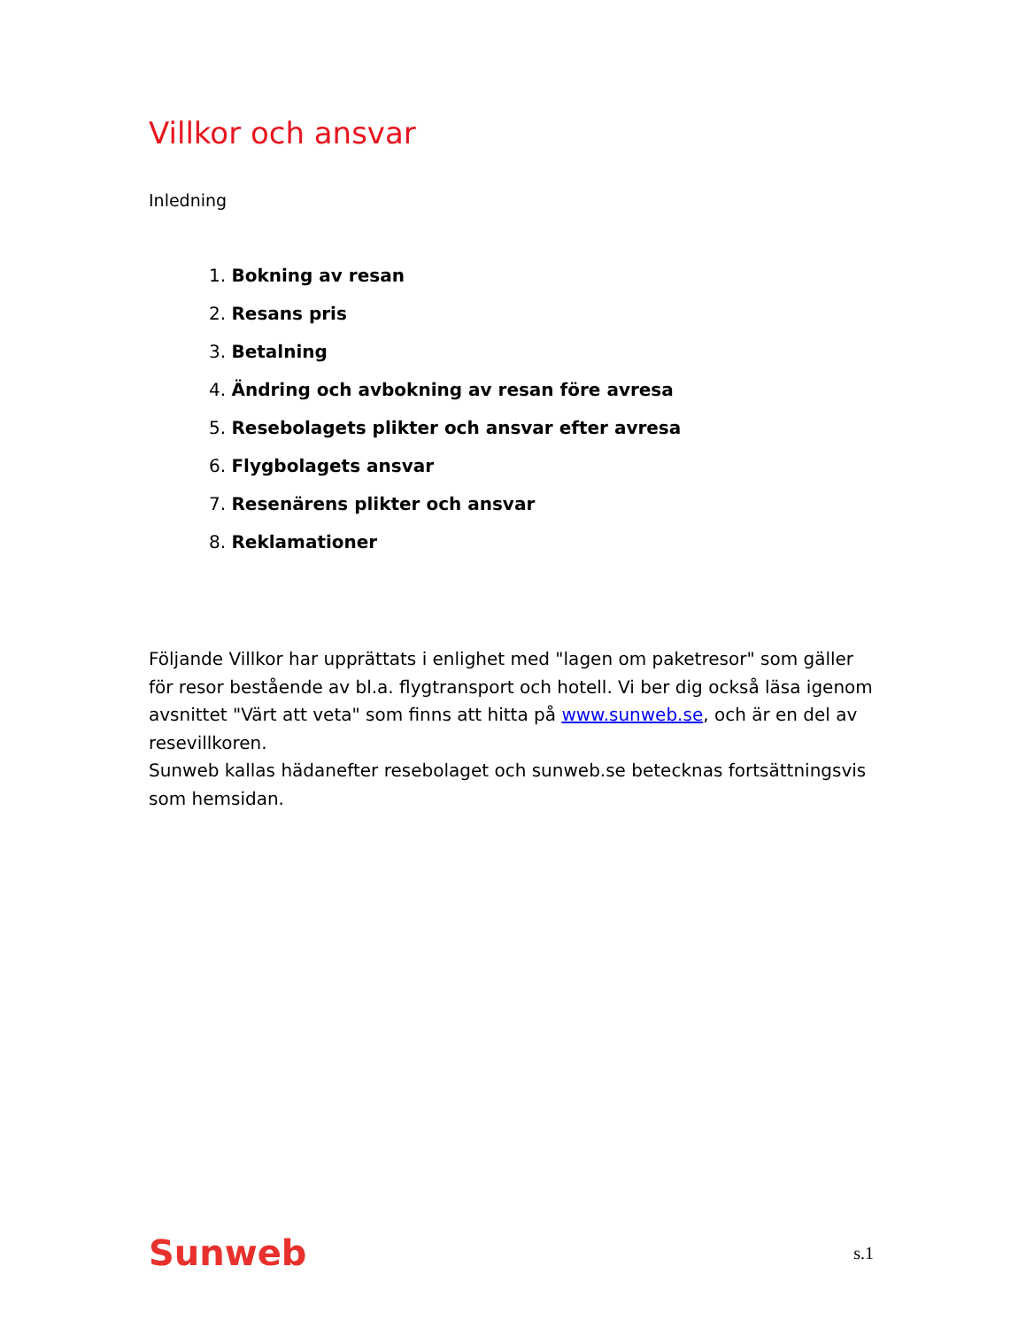Villkor och ansvar
Inledning
1. Bokning av resan
2. Resans pris
3. Betalning
4. Ändring och avbokning av resan före avresa
5. Resebolagets plikter och ansvar efter avresa
6. Flygbolagets ansvar
7. Resenärens plikter och ansvar
8. Reklamationer
Följande Villkor har upprättats i enlighet med "lagen om paketresor" som gäller för resor bestående av bl.a. flygtransport och hotell. Vi ber dig också läsa igenom avsnittet "Värt att veta" som finns att hitta på www.sunweb.se, och är en del av resevillkoren.
Sunweb kallas hädanefter resebolaget och sunweb.se betecknas fortsättningsvis som hemsidan.
Sunweb s.1